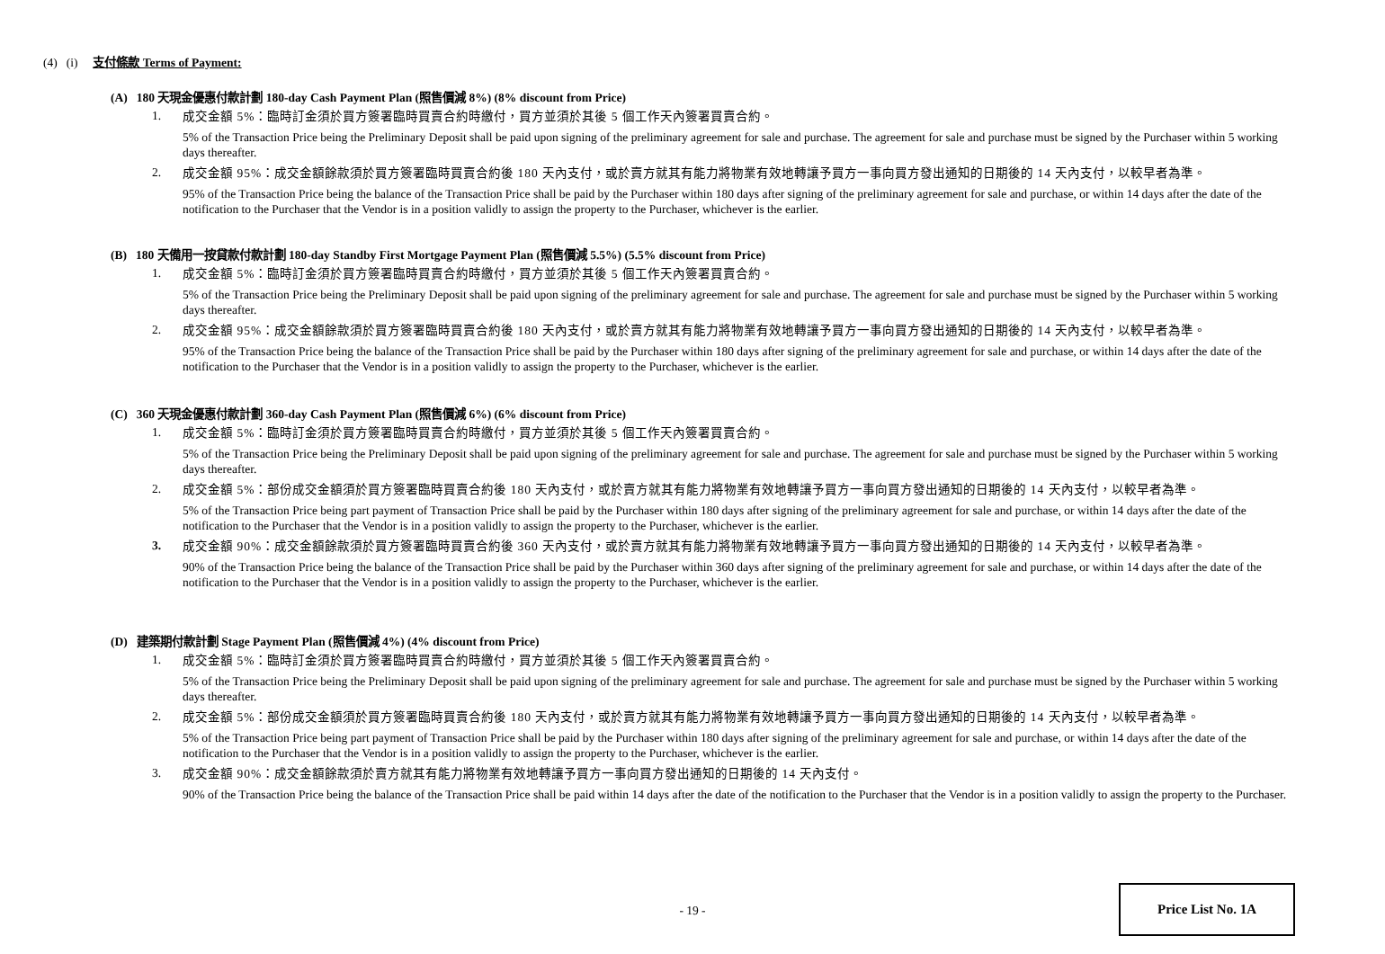(4) (i) 支付條款 Terms of Payment:
(A) 180 天現金優惠付款計劃 180-day Cash Payment Plan (照售價減 8%) (8% discount from Price)
1.
成交金額 5%：臨時訂金須於買方簽署臨時買賣合約時繳付，買方並須於其後 5 個工作天內簽署買賣合約。
5% of the Transaction Price being the Preliminary Deposit shall be paid upon signing of the preliminary agreement for sale and purchase. The agreement for sale and purchase must be signed by the Purchaser within 5 working days thereafter.
2.
成交金額 95%：成交金額餘款須於買方簽署臨時買賣合約後 180 天內支付，或於賣方就其有能力將物業有效地轉讓予買方一事向買方發出通知的日期後的 14 天內支付，以較早者為準。
95% of the Transaction Price being the balance of the Transaction Price shall be paid by the Purchaser within 180 days after signing of the preliminary agreement for sale and purchase, or within 14 days after the date of the notification to the Purchaser that the Vendor is in a position validly to assign the property to the Purchaser, whichever is the earlier.
(B) 180 天備用一按貸款付款計劃 180-day Standby First Mortgage Payment Plan (照售價減 5.5%) (5.5% discount from Price)
1.
成交金額 5%：臨時訂金須於買方簽署臨時買賣合約時繳付，買方並須於其後 5 個工作天內簽署買賣合約。
5% of the Transaction Price being the Preliminary Deposit shall be paid upon signing of the preliminary agreement for sale and purchase. The agreement for sale and purchase must be signed by the Purchaser within 5 working days thereafter.
2.
成交金額 95%：成交金額餘款須於買方簽署臨時買賣合約後 180 天內支付，或於賣方就其有能力將物業有效地轉讓予買方一事向買方發出通知的日期後的 14 天內支付，以較早者為準。
95% of the Transaction Price being the balance of the Transaction Price shall be paid by the Purchaser within 180 days after signing of the preliminary agreement for sale and purchase, or within 14 days after the date of the notification to the Purchaser that the Vendor is in a position validly to assign the property to the Purchaser, whichever is the earlier.
(C) 360 天現金優惠付款計劃 360-day Cash Payment Plan (照售價減 6%) (6% discount from Price)
1.
成交金額 5%：臨時訂金須於買方簽署臨時買賣合約時繳付，買方並須於其後 5 個工作天內簽署買賣合約。
5% of the Transaction Price being the Preliminary Deposit shall be paid upon signing of the preliminary agreement for sale and purchase. The agreement for sale and purchase must be signed by the Purchaser within 5 working days thereafter.
2.
成交金額 5%：部份成交金額須於買方簽署臨時買賣合約後 180 天內支付，或於賣方就其有能力將物業有效地轉讓予買方一事向買方發出通知的日期後的 14 天內支付，以較早者為準。
5% of the Transaction Price being part payment of Transaction Price shall be paid by the Purchaser within 180 days after signing of the preliminary agreement for sale and purchase, or within 14 days after the date of the notification to the Purchaser that the Vendor is in a position validly to assign the property to the Purchaser, whichever is the earlier.
3.
成交金額 90%：成交金額餘款須於買方簽署臨時買賣合約後 360 天內支付，或於賣方就其有能力將物業有效地轉讓予買方一事向買方發出通知的日期後的 14 天內支付，以較早者為準。
90% of the Transaction Price being the balance of the Transaction Price shall be paid by the Purchaser within 360 days after signing of the preliminary agreement for sale and purchase, or within 14 days after the date of the notification to the Purchaser that the Vendor is in a position validly to assign the property to the Purchaser, whichever is the earlier.
(D) 建築期付款計劃 Stage Payment Plan (照售價減 4%) (4% discount from Price)
1.
成交金額 5%：臨時訂金須於買方簽署臨時買賣合約時繳付，買方並須於其後 5 個工作天內簽署買賣合約。
5% of the Transaction Price being the Preliminary Deposit shall be paid upon signing of the preliminary agreement for sale and purchase. The agreement for sale and purchase must be signed by the Purchaser within 5 working days thereafter.
2.
成交金額 5%：部份成交金額須於買方簽署臨時買賣合約後 180 天內支付，或於賣方就其有能力將物業有效地轉讓予買方一事向買方發出通知的日期後的 14 天內支付，以較早者為準。
5% of the Transaction Price being part payment of Transaction Price shall be paid by the Purchaser within 180 days after signing of the preliminary agreement for sale and purchase, or within 14 days after the date of the notification to the Purchaser that the Vendor is in a position validly to assign the property to the Purchaser, whichever is the earlier.
3.
成交金額 90%：成交金額餘款須於賣方就其有能力將物業有效地轉讓予買方一事向買方發出通知的日期後的 14 天內支付。
90% of the Transaction Price being the balance of the Transaction Price shall be paid within 14 days after the date of the notification to the Purchaser that the Vendor is in a position validly to assign the property to the Purchaser.
- 19 -
Price List No. 1A